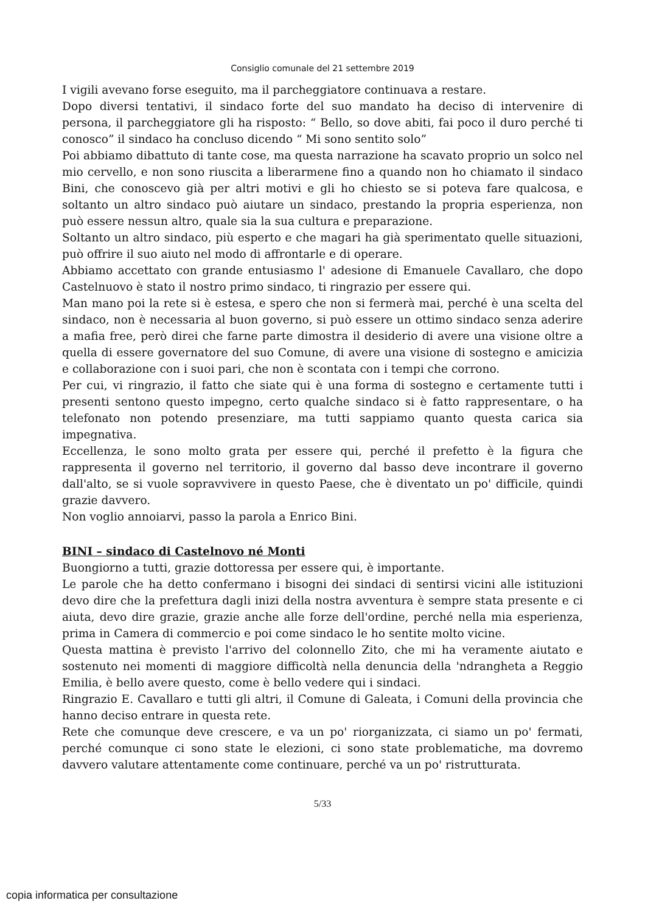Consiglio comunale del 21 settembre 2019
I vigili avevano forse eseguito, ma il parcheggiatore continuava a restare.
Dopo diversi tentativi, il sindaco forte del suo mandato ha deciso di intervenire di persona, il parcheggiatore gli ha risposto: “ Bello, so dove abiti, fai poco il duro perché ti conosco” il sindaco ha concluso dicendo “ Mi sono sentito solo”
Poi abbiamo dibattuto di tante cose, ma questa narrazione ha scavato proprio un solco nel mio cervello, e non sono riuscita a liberarmene fino a quando non ho chiamato il sindaco Bini, che conoscevo già per altri motivi e gli ho chiesto se si poteva fare qualcosa, e soltanto un altro sindaco può aiutare un sindaco, prestando la propria esperienza, non può essere nessun altro, quale sia la sua cultura e preparazione.
Soltanto un altro sindaco, più esperto e che magari ha già sperimentato quelle situazioni, può offrire il suo aiuto nel modo di affrontarle e di operare.
Abbiamo accettato con grande entusiasmo l' adesione di Emanuele Cavallaro, che dopo Castelnuovo è stato il nostro primo sindaco, ti ringrazio per essere qui.
Man mano poi la rete si è estesa, e spero che non si fermerà mai, perché è una scelta del sindaco, non è necessaria al buon governo, si può essere un ottimo sindaco senza aderire a mafia free, però direi che farne parte dimostra il desiderio di avere una visione oltre a quella di essere governatore del suo Comune, di avere una visione di sostegno e amicizia e collaborazione con i suoi pari, che non è scontata con i tempi che corrono.
Per cui, vi ringrazio, il fatto che siate qui è una forma di sostegno e certamente tutti i presenti sentono questo impegno, certo qualche sindaco si è fatto rappresentare, o ha telefonato non potendo presenziare, ma tutti sappiamo quanto questa carica sia impegnativa.
Eccellenza, le sono molto grata per essere qui, perché il prefetto è la figura che rappresenta il governo nel territorio, il governo dal basso deve incontrare il governo dall'alto, se si vuole sopravvivere in questo Paese, che è diventato un po' difficile, quindi grazie davvero.
Non voglio annoiarvi, passo la parola a Enrico Bini.
BINI – sindaco di Castelnovo né Monti
Buongiorno a tutti, grazie dottoressa per essere qui, è importante.
Le parole che ha detto confermano i bisogni dei sindaci di sentirsi vicini alle istituzioni devo dire che la prefettura dagli inizi della nostra avventura è sempre stata presente e ci aiuta, devo dire grazie, grazie anche alle forze dell'ordine, perché nella mia esperienza, prima in Camera di commercio e poi come sindaco le ho sentite molto vicine.
Questa mattina è previsto l'arrivo del colonnello Zito, che mi ha veramente aiutato e sostenuto nei momenti di maggiore difficoltà nella denuncia della 'ndrangheta a Reggio Emilia, è bello avere questo, come è bello vedere qui i sindaci.
Ringrazio E. Cavallaro e tutti gli altri, il Comune di Galeata, i Comuni della provincia che hanno deciso entrare in questa rete.
Rete che comunque deve crescere, e va un po' riorganizzata, ci siamo un po' fermati, perché comunque ci sono state le elezioni, ci sono state problematiche, ma dovremo davvero valutare attentamente come continuare, perché va un po' ristrutturata.
5/33
copia informatica per consultazione